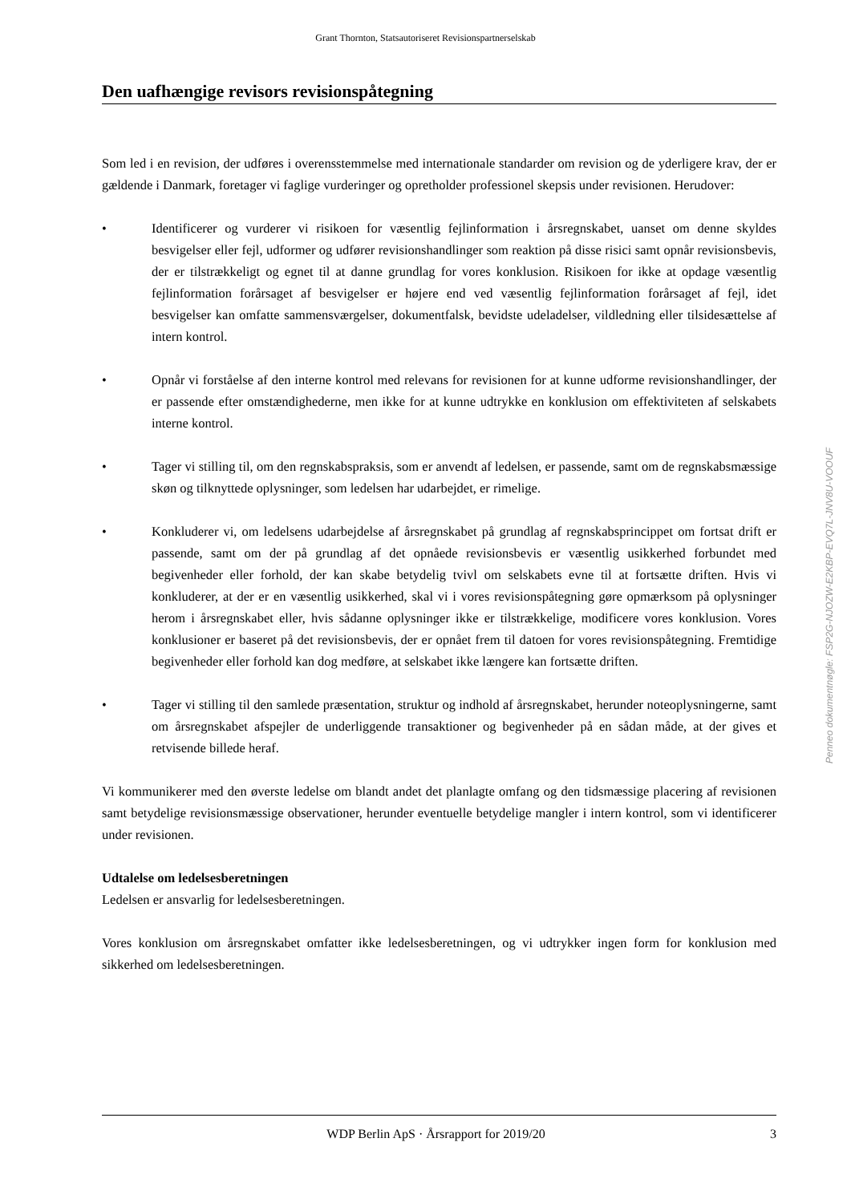Grant Thornton, Statsautoriseret Revisionspartnerselskab
Den uafhængige revisors revisionspåtegning
Som led i en revision, der udføres i overensstemmelse med internationale standarder om revision og de yderligere krav, der er gældende i Danmark, foretager vi faglige vurderinger og opretholder professionel skepsis under revisionen. Herudover:
• Identificerer og vurderer vi risikoen for væsentlig fejlinformation i årsregnskabet, uanset om denne skyldes besvigelser eller fejl, udformer og udfører revisionshandlinger som reaktion på disse risici samt opnår revisionsbevis, der er tilstrækkeligt og egnet til at danne grundlag for vores konklusion. Risikoen for ikke at opdage væsentlig fejlinformation forårsaget af besvigelser er højere end ved væsentlig fejlinformation forårsaget af fejl, idet besvigelser kan omfatte sammensværgelser, dokumentfalsk, bevidste udeladelser, vildledning eller tilsidesættelse af intern kontrol.
• Opnår vi forståelse af den interne kontrol med relevans for revisionen for at kunne udforme revisionshandlinger, der er passende efter omstændighederne, men ikke for at kunne udtrykke en konklusion om effektiviteten af selskabets interne kontrol.
• Tager vi stilling til, om den regnskabspraksis, som er anvendt af ledelsen, er passende, samt om de regnskabsmæssige skøn og tilknyttede oplysninger, som ledelsen har udarbejdet, er rimelige.
• Konkluderer vi, om ledelsens udarbejdelse af årsregnskabet på grundlag af regnskabsprincippet om fortsat drift er passende, samt om der på grundlag af det opnåede revisionsbevis er væsentlig usikkerhed forbundet med begivenheder eller forhold, der kan skabe betydelig tvivl om selskabets evne til at fortsætte driften. Hvis vi konkluderer, at der er en væsentlig usikkerhed, skal vi i vores revisionspåtegning gøre opmærksom på oplysninger herom i årsregnskabet eller, hvis sådanne oplysninger ikke er tilstrækkelige, modificere vores konklusion. Vores konklusioner er baseret på det revisionsbevis, der er opnået frem til datoen for vores revisionspåtegning. Fremtidige begivenheder eller forhold kan dog medføre, at selskabet ikke længere kan fortsætte driften.
• Tager vi stilling til den samlede præsentation, struktur og indhold af årsregnskabet, herunder noteoplysningerne, samt om årsregnskabet afspejler de underliggende transaktioner og begivenheder på en sådan måde, at der gives et retvisende billede heraf.
Vi kommunikerer med den øverste ledelse om blandt andet det planlagte omfang og den tidsmæssige placering af revisionen samt betydelige revisionsmæssige observationer, herunder eventuelle betydelige mangler i intern kontrol, som vi identificerer under revisionen.
Udtalelse om ledelsesberetningen
Ledelsen er ansvarlig for ledelsesberetningen.
Vores konklusion om årsregnskabet omfatter ikke ledelsesberetningen, og vi udtrykker ingen form for konklusion med sikkerhed om ledelsesberetningen.
Penneo dokumentnøgle: FSP2G-NJOZW-E2KBP-EVQ7L-JNV8U-VOOUF
WDP Berlin ApS · Årsrapport for 2019/20 3